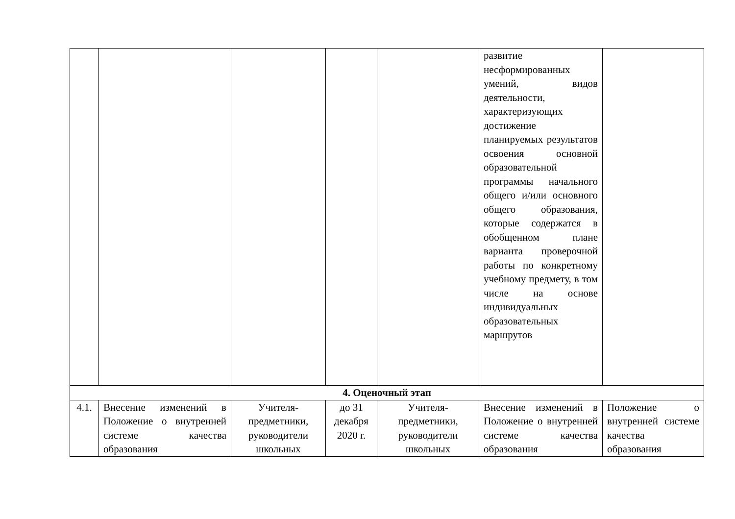| | | | | | развитие несформированных умений, видов деятельности, характеризующих достижение планируемых результатов освоения основной образовательной программы начального общего и/или основного общего образования, которые содержатся в обобщенном плане варианта проверочной работы по конкретному учебному предмету, в том числе на основе индивидуальных образовательных маршрутов | |
| 4. Оценочный этап | | | | | | |
| 4.1. | Внесение изменений в Положение о внутренней системе качества образования | Учителя-предметники, руководители школьных | до 31 декабря 2020 г. | Учителя-предметники, руководители школьных | Внесение изменений в Положение о внутренней системе качества образования | Положение о внутренней системе качества образования |